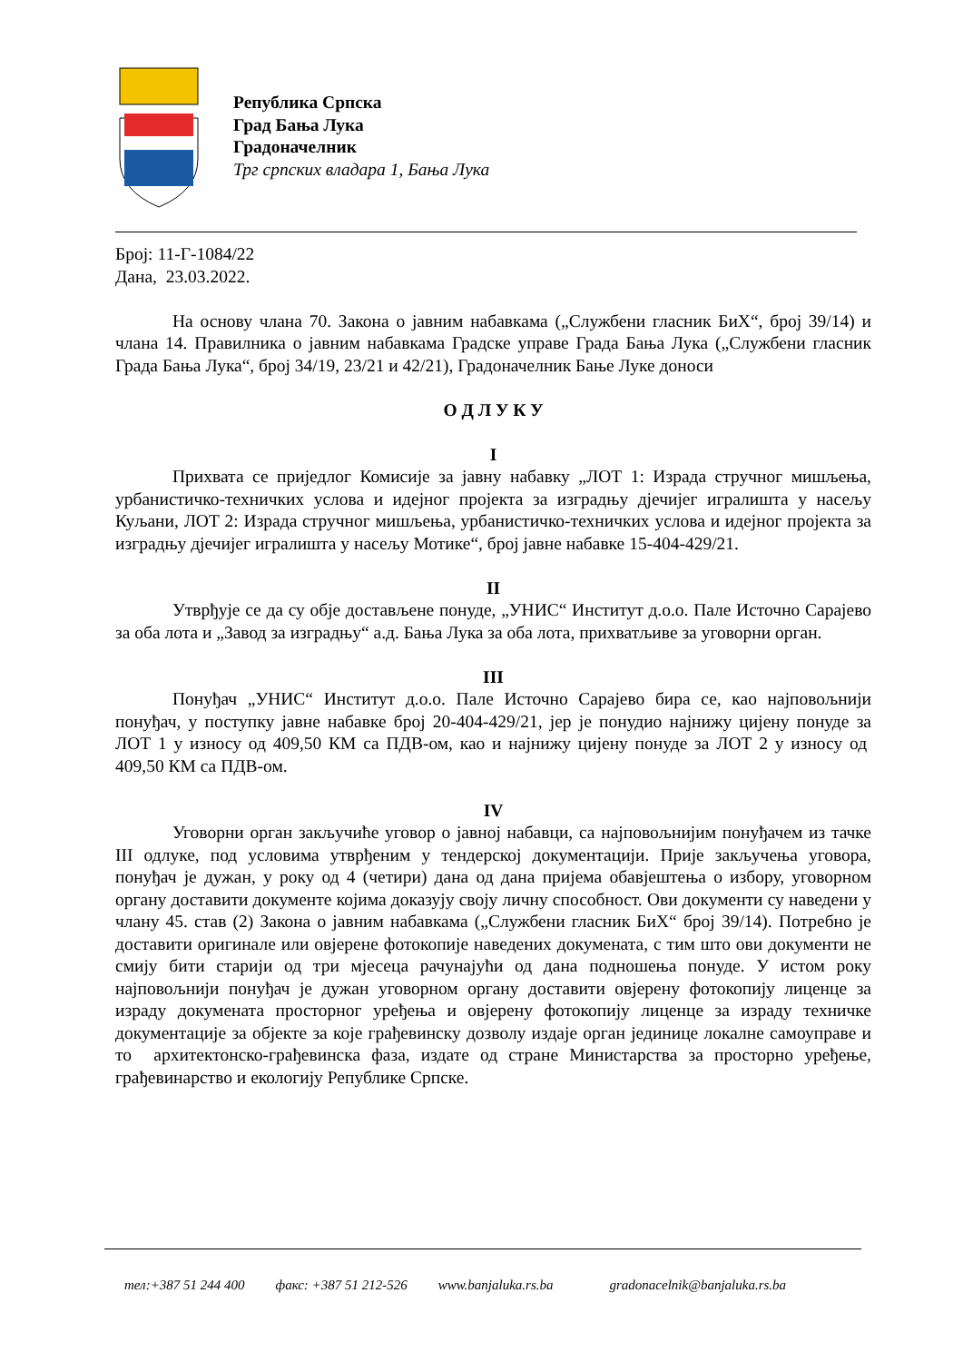Република Српска
Град Бања Лука
Градоначелник
Трг српских владара 1, Бања Лука
Број: 11-Г-1084/22
Дана, 23.03.2022.
На основу члана 70. Закона о јавним набавкама („Службени гласник БиХ“, број 39/14) и члана 14. Правилника о јавним набавкама Градске управе Града Бања Лука („Службени гласник Града Бања Лука“, број 34/19, 23/21 и 42/21), Градоначелник Бање Луке доноси
О Д Л У К У
I
Прихвата се приједлог Комисије за јавну набавку „ЛОТ 1: Израда стручног мишљења, урбанистичко-техничких услова и идејног пројекта за изградњу дјечијег игралишта у насељу Куљани, ЛОТ 2: Израда стручног мишљења, урбанистичко-техничких услова и идејног пројекта за изградњу дјечијег игралишта у насељу Мотике“, број јавне набавке 15-404-429/21.
II
Утврђује се да су обје достављене понуде, „УНИС“ Институт д.о.о. Пале Источно Сарајево за оба лота и „Завод за изградњу“ а.д. Бања Лука за оба лота, прихватљиве за уговорни орган.
III
Понуђач „УНИС“ Институт д.о.о. Пале Источно Сарајево бира се, као најповољнији понуђач, у поступку јавне набавке број 20-404-429/21, јер је понудио најнижу цијену понуде за ЛОТ 1 у износу од 409,50 КМ са ПДВ-ом, као и најнижу цијену понуде за ЛОТ 2 у износу од 409,50 КМ са ПДВ-ом.
IV
Уговорни орган закључиће уговор о јавној набавци, са најповољнијим понуђачем из тачке III одлуке, под условима утврђеним у тендерској документацији. Прије закључења уговора, понуђач је дужан, у року од 4 (четири) дана од дана пријема обавјештења о избору, уговорном органу доставити документе којима доказују своју личну способност. Ови документи су наведени у члану 45. став (2) Закона о јавним набавкама („Службени гласник БиХ“ број 39/14). Потребно је доставити оригинале или овјерене фотокопије наведених докумената, с тим што ови документи не смију бити старији од три мјесеца рачунајући од дана подношења понуде. У истом року најповољнији понуђач је дужан уговорном органу доставити овјерену фотокопију лиценце за израду докумената просторног уређења и овјерену фотокопију лиценце за израду техничке документације за објекте за које грађевинску дозволу издаје орган јединице локалне самоуправе и то архитектонско-грађевинска фаза, издате од стране Министарства за просторно уређење, грађевинарство и екологију Републике Српске.
тел:+387 51 244 400 факс: +387 51 212-526 www.banjaluka.rs.ba gradonacelnik@banjaluka.rs.ba